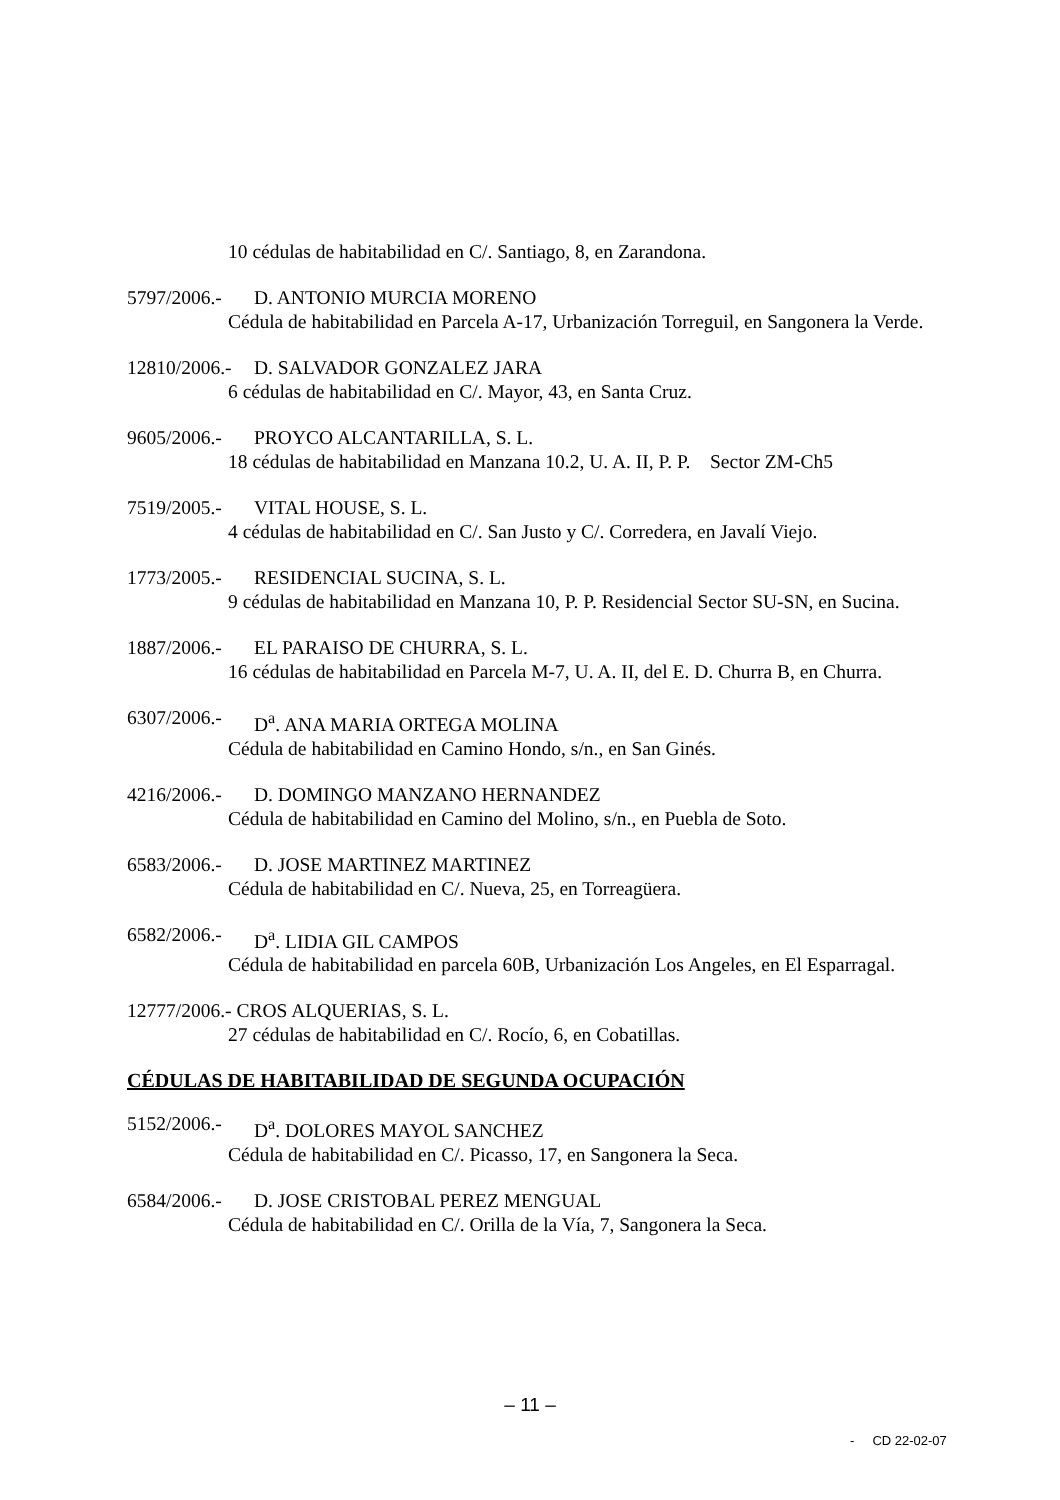10 cédulas de habitabilidad en C/. Santiago, 8, en Zarandona.
5797/2006.- D. ANTONIO MURCIA MORENO
Cédula de habitabilidad en Parcela A-17, Urbanización Torreguil, en Sangonera la Verde.
12810/2006.- D. SALVADOR GONZALEZ JARA
6 cédulas de habitabilidad en C/. Mayor, 43, en Santa Cruz.
9605/2006.- PROYCO ALCANTARILLA, S. L.
18 cédulas de habitabilidad en Manzana 10.2, U. A. II, P. P. Sector ZM-Ch5
7519/2005.- VITAL HOUSE, S. L.
4 cédulas de habitabilidad en C/. San Justo y C/. Corredera, en Javalí Viejo.
1773/2005.- RESIDENCIAL SUCINA, S. L.
9 cédulas de habitabilidad en Manzana 10, P. P. Residencial Sector SU-SN, en Sucina.
1887/2006.- EL PARAISO DE CHURRA, S. L.
16 cédulas de habitabilidad en Parcela M-7, U. A. II, del E. D. Churra B, en Churra.
6307/2006.- D<sup>a</sup>. ANA MARIA ORTEGA MOLINA
Cédula de habitabilidad en Camino Hondo, s/n., en San Ginés.
4216/2006.- D. DOMINGO MANZANO HERNANDEZ
Cédula de habitabilidad en Camino del Molino, s/n., en Puebla de Soto.
6583/2006.- D. JOSE MARTINEZ MARTINEZ
Cédula de habitabilidad en C/. Nueva, 25, en Torreagüera.
6582/2006.- D<sup>a</sup>. LIDIA GIL CAMPOS
Cédula de habitabilidad en parcela 60B, Urbanización Los Angeles, en El Esparragal.
12777/2006.- CROS ALQUERIAS, S. L.
27 cédulas de habitabilidad en C/. Rocío, 6, en Cobatillas.
CÉDULAS DE HABITABILIDAD DE SEGUNDA OCUPACIÓN
5152/2006.- D<sup>a</sup>. DOLORES MAYOL SANCHEZ
Cédula de habitabilidad en C/. Picasso, 17, en Sangonera la Seca.
6584/2006.- D. JOSE CRISTOBAL PEREZ MENGUAL
Cédula de habitabilidad en C/. Orilla de la Vía, 7, Sangonera la Seca.
– 11 –
- CD 22-02-07